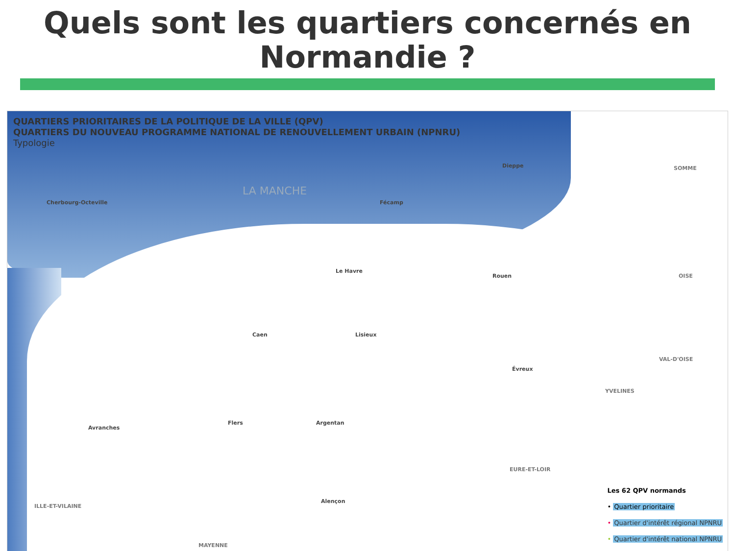Quels sont les quartiers concernés en Normandie ?
QUARTIERS PRIORITAIRES DE LA POLITIQUE DE LA VILLE (QPV)
QUARTIERS DU NOUVEAU PROGRAMME NATIONAL DE RENOUVELLEMENT URBAIN (NPNRU)
Typologie
LA MANCHE
Cherbourg-Octeville Fécamp
Dieppe
Le Havre
Rouen
Caen Lisieux
Évreux
Argentan
Flers
Avranches
Alençon
SOMME
OISE
VAL-D'OISE
YVELINES
EURE-ET-LOIR
ILLE-ET-VILAINE
MAYENNE
Les 62 QPV normands
• Quartier prioritaire
• Quartier d'intérêt régional NPNRU
• Quartier d'intérêt national NPNRU